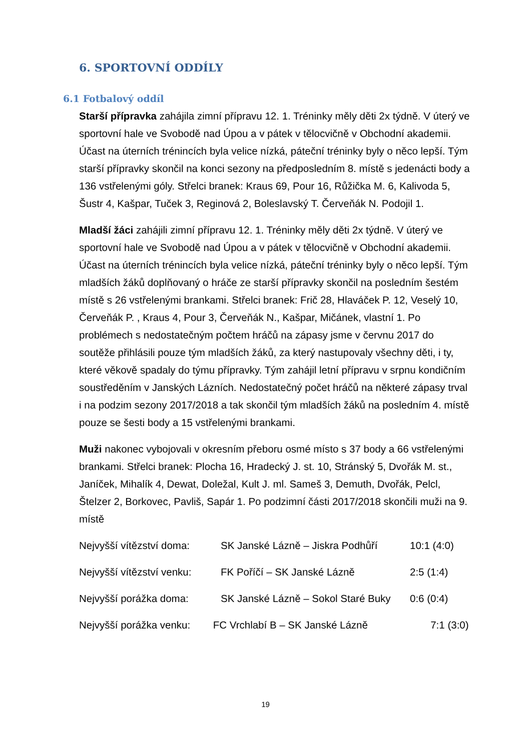6. SPORTOVNÍ ODDÍLY
6.1 Fotbalový oddíl
Starší přípravka zahájila zimní přípravu 12. 1. Tréninky měly děti 2x týdně. V úterý ve sportovní hale ve Svobodě nad Úpou a v pátek v tělocvičně v Obchodní akademii. Účast na úterních trénincích byla velice nízká, páteční tréninky byly o něco lepší. Tým starší přípravky skončil na konci sezony na předposledním 8. místě s jedenácti body a 136 vstřelenými góly. Střelci branek: Kraus 69, Pour 16, Růžička M. 6, Kalivoda 5, Šustr 4, Kašpar, Tuček 3, Reginová 2, Boleslavský T. Červeňák N. Podojil 1.
Mladší žáci zahájili zimní přípravu 12. 1. Tréninky měly děti 2x týdně. V úterý ve sportovní hale ve Svobodě nad Úpou a v pátek v tělocvičně v Obchodní akademii. Účast na úterních trénincích byla velice nízká, páteční tréninky byly o něco lepší. Tým mladších žáků doplňovaný o hráče ze starší přípravky skončil na posledním šestém místě s 26 vstřelenými brankami. Střelci branek: Frič 28, Hlaváček P. 12, Veselý 10, Červeňák P. , Kraus 4, Pour 3, Červeňák N., Kašpar, Mičánek, vlastní 1. Po problémech s nedostatečným počtem hráčů na zápasy jsme v červnu 2017 do soutěže přihlásili pouze tým mladších žáků, za který nastupovaly všechny děti, i ty, které věkově spadaly do týmu přípravky. Tým zahájil letní přípravu v srpnu kondičním soustředěním v Janských Lázních. Nedostatečný počet hráčů na některé zápasy trval i na podzim sezony 2017/2018 a tak skončil tým mladších žáků na posledním 4. místě pouze se šesti body a 15 vstřelenými brankami.
Muži nakonec vybojovali v okresním přeboru osmé místo s 37 body a 66 vstřelenými brankami. Střelci branek: Plocha 16, Hradecký J. st. 10, Stránský 5, Dvořák M. st., Janíček, Mihalík 4, Dewat, Doležal, Kult J. ml. Sameš 3, Demuth, Dvořák, Pelcl, Štelzer 2, Borkovec, Pavliš, Sapár 1. Po podzimní části 2017/2018 skončili muži na 9. místě
Nejvyšší vítězství doma: SK Janské Lázně – Jiskra Podhůří 10:1 (4:0)
Nejvyšší vítězství venku: FK Poříčí – SK Janské Lázně 2:5 (1:4)
Nejvyšší porážka doma: SK Janské Lázně – Sokol Staré Buky 0:6 (0:4)
Nejvyšší porážka venku: FC Vrchlabí B – SK Janské Lázně 7:1 (3:0)
19